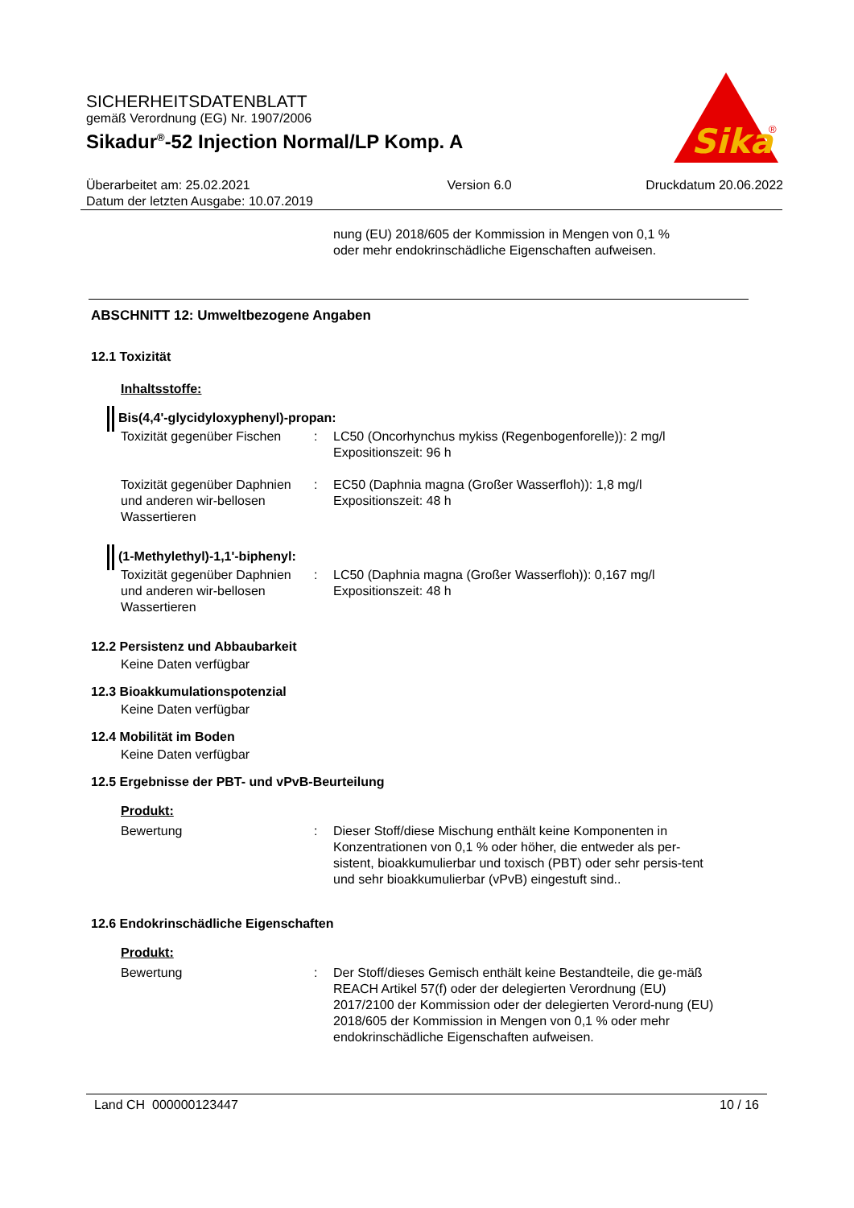SICHERHEITSDATENBLATT
gemäß Verordnung (EG) Nr. 1907/2006
Sikadur<sup>®</sup>-52 Injection Normal/LP Komp. A
Sika
®
Überarbeitet am: 25.02.2021
Datum der letzten Ausgabe: 10.07.2019
Version 6.0 Druckdatum 20.06.2022
nung (EU) 2018/605 der Kommission in Mengen von 0,1 %
oder mehr endokrinschädliche Eigenschaften aufweisen.
ABSCHNITT 12: Umweltbezogene Angaben
12.1 Toxizität
Inhaltsstoffe:
Bis(4,4'-glycidyloxyphenyl)-propan:
Toxizität gegenüber Fischen
: LC50 (Oncorhynchus mykiss (Regenbogenforelle)): 2 mg/l
Expositionszeit: 96 h
Toxizität gegenüber Daphnien und anderen wir-bellosen Wassertieren
: EC50 (Daphnia magna (Großer Wasserfloh)): 1,8 mg/l
Expositionszeit: 48 h
(1-Methylethyl)-1,1'-biphenyl:
Toxizität gegenüber Daphnien und anderen wir-bellosen Wassertieren
: LC50 (Daphnia magna (Großer Wasserfloh)): 0,167 mg/l
Expositionszeit: 48 h
12.2 Persistenz und Abbaubarkeit
Keine Daten verfügbar
12.3 Bioakkumulationspotenzial
Keine Daten verfügbar
12.4 Mobilität im Boden
Keine Daten verfügbar
12.5 Ergebnisse der PBT- und vPvB-Beurteilung
Produkt:
Bewertung : Dieser Stoff/diese Mischung enthält keine Komponenten in Konzentrationen von 0,1 % oder höher, die entweder als per-sistent, bioakkumulierbar und toxisch (PBT) oder sehr persis-tent und sehr bioakkumulierbar (vPvB) eingestuft sind..
12.6 Endokrinschädliche Eigenschaften
Produkt:
Bewertung : Der Stoff/dieses Gemisch enthält keine Bestandteile, die ge-mäß REACH Artikel 57(f) oder der delegierten Verordnung (EU) 2017/2100 der Kommission oder der delegierten Verord-nung (EU) 2018/605 der Kommission in Mengen von 0,1 % oder mehr endokrinschädliche Eigenschaften aufweisen.
Land CH 000000123447 10 / 16